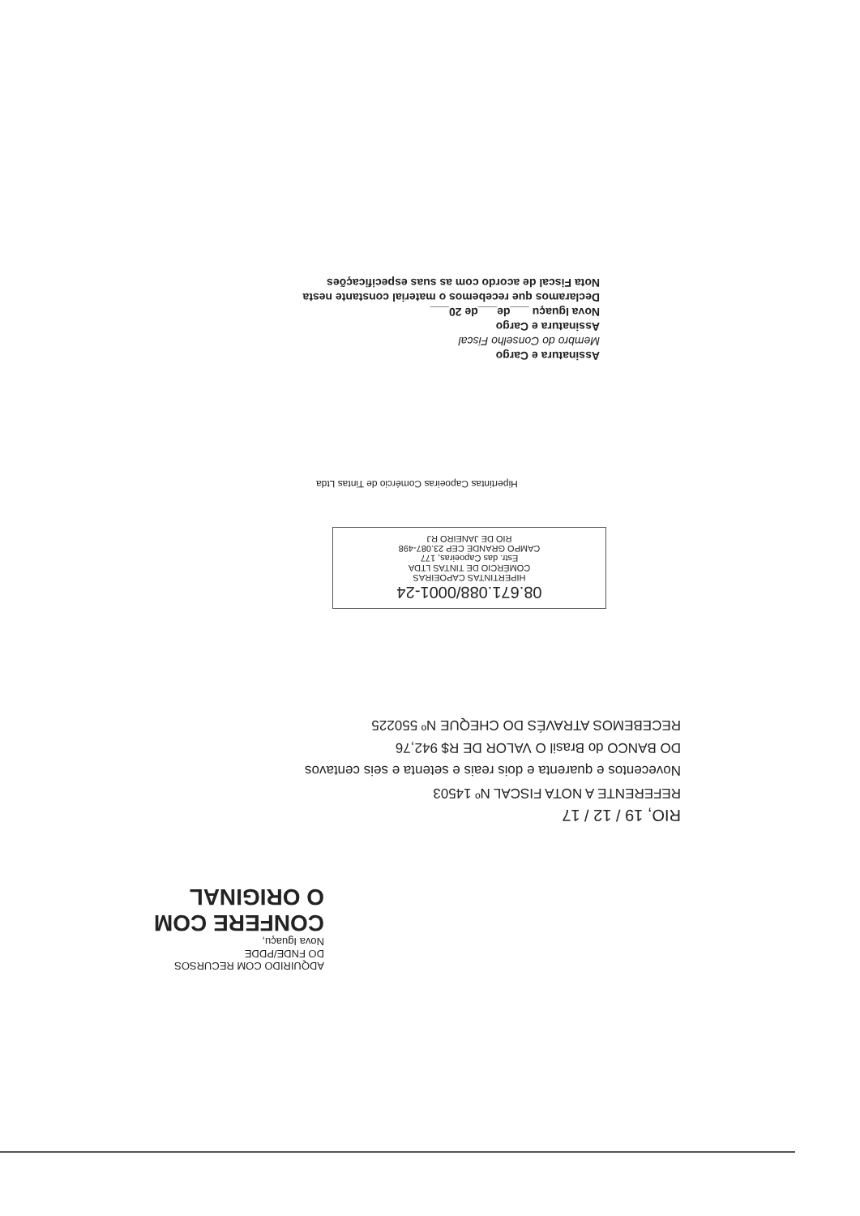Assinatura e Cargo
Membro do Conselho Fiscal
Assinatura e Cargo
Nova Iguaçu ___de___de 20___
Declaramos que recebemos o material constante nesta Nota Fiscal de acordo com as suas especificações
Hipertintas Capoeiras Comércio de Tintas Ltda
08.671.088/0001-24
HIPERTINTAS CAPOEIRAS
COMÉRCIO DE TINTAS LTDA
Estr. das Capoeiras, 177
CAMPO GRANDE CEP 23.087-498
RIO DE JANEIRO RJ
RIO, 19 / 12 / 17
REFERENTE A NOTA FISCAL Nº 14503
Novecentos e quarenta e dois reais e setenta e seis centavos
DO BANCO do Brasil O VALOR DE R$ 942,76
RECEBEMOS ATRAVÉS DO CHEQUE Nº 550225
ADQUIRIDO COM RECURSOS
DO FNDE/PDDE
Nova Iguaçu,
CONFERE COM
O ORIGINAL